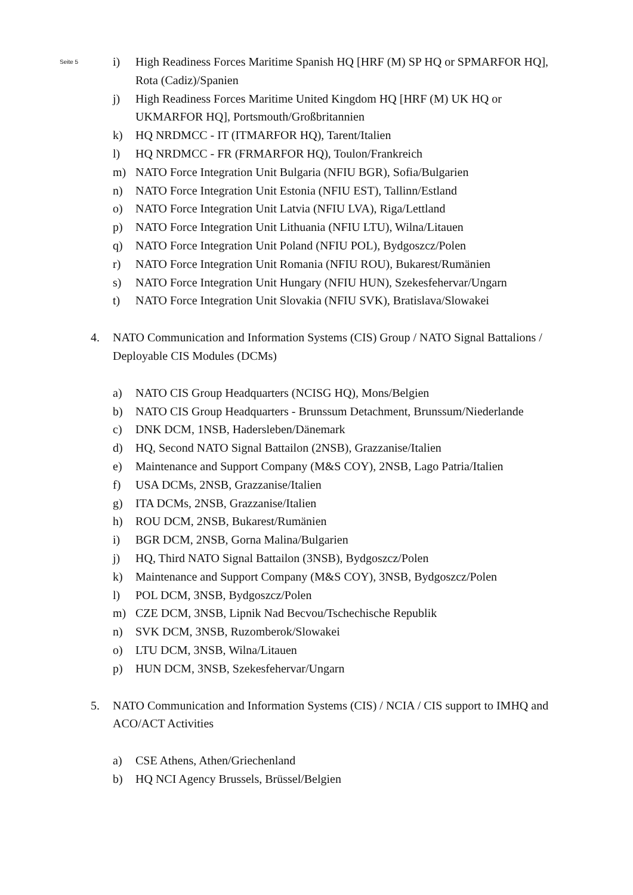Seite 5
i) High Readiness Forces Maritime Spanish HQ [HRF (M) SP HQ or SPMARFOR HQ], Rota (Cadiz)/Spanien
j) High Readiness Forces Maritime United Kingdom HQ [HRF (M) UK HQ or UKMARFOR HQ], Portsmouth/Großbritannien
k) HQ NRDMCC - IT (ITMARFOR HQ), Tarent/Italien
l) HQ NRDMCC - FR (FRMARFOR HQ), Toulon/Frankreich
m) NATO Force Integration Unit Bulgaria (NFIU BGR), Sofia/Bulgarien
n) NATO Force Integration Unit Estonia (NFIU EST), Tallinn/Estland
o) NATO Force Integration Unit Latvia (NFIU LVA), Riga/Lettland
p) NATO Force Integration Unit Lithuania (NFIU LTU), Wilna/Litauen
q) NATO Force Integration Unit Poland (NFIU POL), Bydgoszcz/Polen
r) NATO Force Integration Unit Romania (NFIU ROU), Bukarest/Rumänien
s) NATO Force Integration Unit Hungary (NFIU HUN), Szekesfehervar/Ungarn
t) NATO Force Integration Unit Slovakia (NFIU SVK), Bratislava/Slowakei
4. NATO Communication and Information Systems (CIS) Group / NATO Signal Battalions / Deployable CIS Modules (DCMs)
a) NATO CIS Group Headquarters (NCISG HQ), Mons/Belgien
b) NATO CIS Group Headquarters - Brunssum Detachment, Brunssum/Niederlande
c) DNK DCM, 1NSB, Hadersleben/Dänemark
d) HQ, Second NATO Signal Battailon (2NSB), Grazzanise/Italien
e) Maintenance and Support Company (M&S COY), 2NSB, Lago Patria/Italien
f) USA DCMs, 2NSB, Grazzanise/Italien
g) ITA DCMs, 2NSB, Grazzanise/Italien
h) ROU DCM, 2NSB, Bukarest/Rumänien
i) BGR DCM, 2NSB, Gorna Malina/Bulgarien
j) HQ, Third NATO Signal Battailon (3NSB), Bydgoszcz/Polen
k) Maintenance and Support Company (M&S COY), 3NSB, Bydgoszcz/Polen
l) POL DCM, 3NSB, Bydgoszcz/Polen
m) CZE DCM, 3NSB, Lipnik Nad Becvou/Tschechische Republik
n) SVK DCM, 3NSB, Ruzomberok/Slowakei
o) LTU DCM, 3NSB, Wilna/Litauen
p) HUN DCM, 3NSB, Szekesfehervar/Ungarn
5. NATO Communication and Information Systems (CIS) / NCIA / CIS support to IMHQ and ACO/ACT Activities
a) CSE Athens, Athen/Griechenland
b) HQ NCI Agency Brussels, Brüssel/Belgien